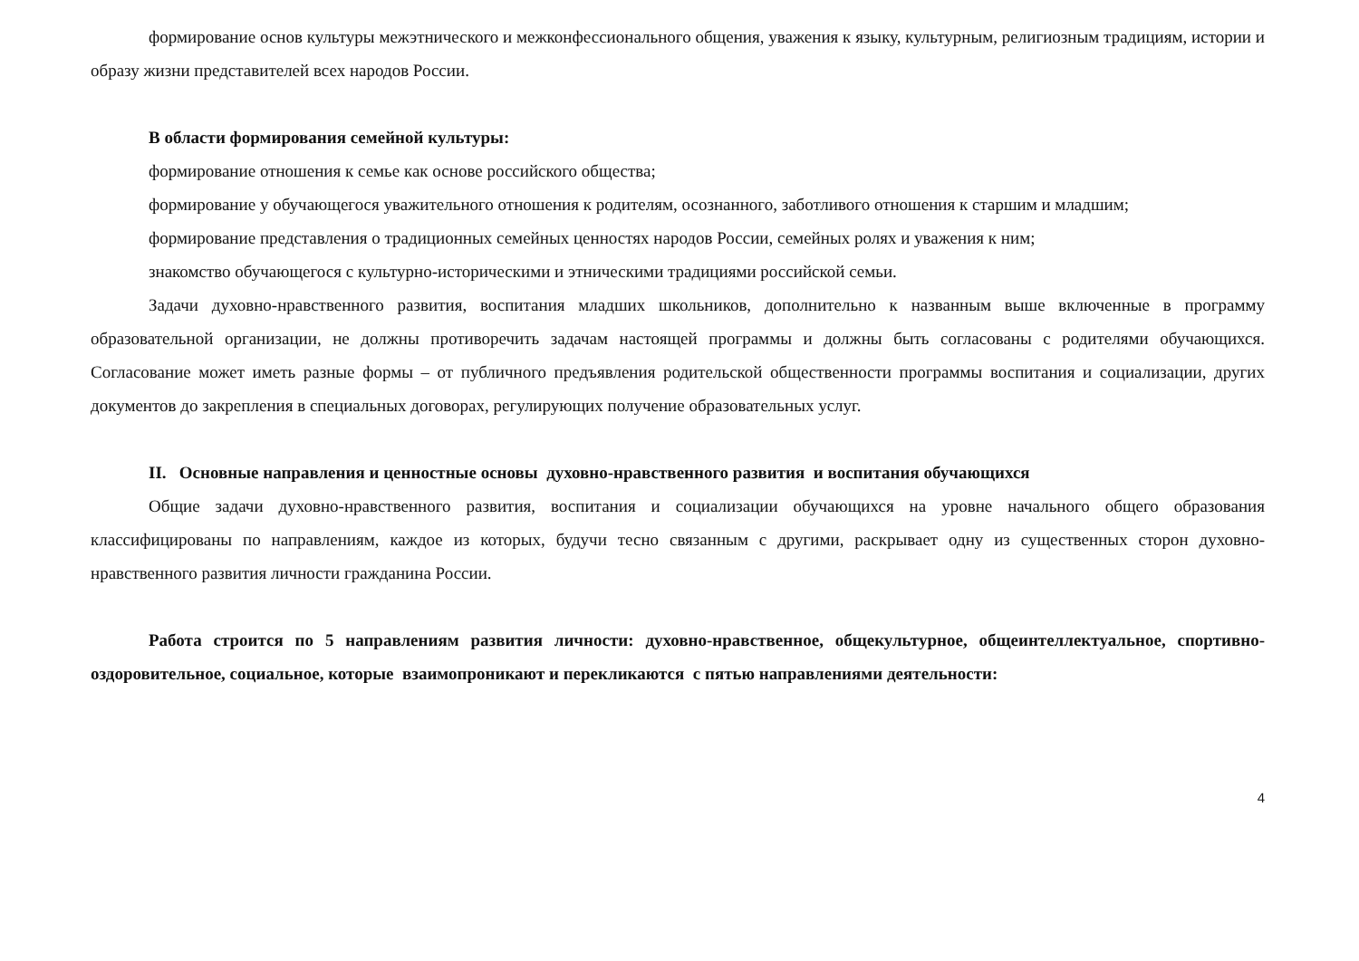формирование основ культуры межэтнического и межконфессионального общения, уважения к языку, культурным, религиозным традициям, истории и образу жизни представителей всех народов России.
В области формирования семейной культуры:
формирование отношения к семье как основе российского общества;
формирование у обучающегося уважительного отношения к родителям, осознанного, заботливого отношения к старшим и младшим;
формирование представления о традиционных семейных ценностях народов России, семейных ролях и уважения к ним;
знакомство обучающегося с культурно-историческими и этническими традициями российской семьи.
Задачи духовно-нравственного развития, воспитания младших школьников, дополнительно к названным выше включенные в программу образовательной организации, не должны противоречить задачам настоящей программы и должны быть согласованы с родителями обучающихся. Согласование может иметь разные формы – от публичного предъявления родительской общественности программы воспитания и социализации, других документов до закрепления в специальных договорах, регулирующих получение образовательных услуг.
II. Основные направления и ценностные основы духовно-нравственного развития и воспитания обучающихся
Общие задачи духовно-нравственного развития, воспитания и социализации обучающихся на уровне начального общего образования классифицированы по направлениям, каждое из которых, будучи тесно связанным с другими, раскрывает одну из существенных сторон духовно-нравственного развития личности гражданина России.
Работа строится по 5 направлениям развития личности: духовно-нравственное, общекультурное, общеинтеллектуальное, спортивно-оздоровительное, социальное, которые взаимопроникают и перекликаются с пятью направлениями деятельности:
4